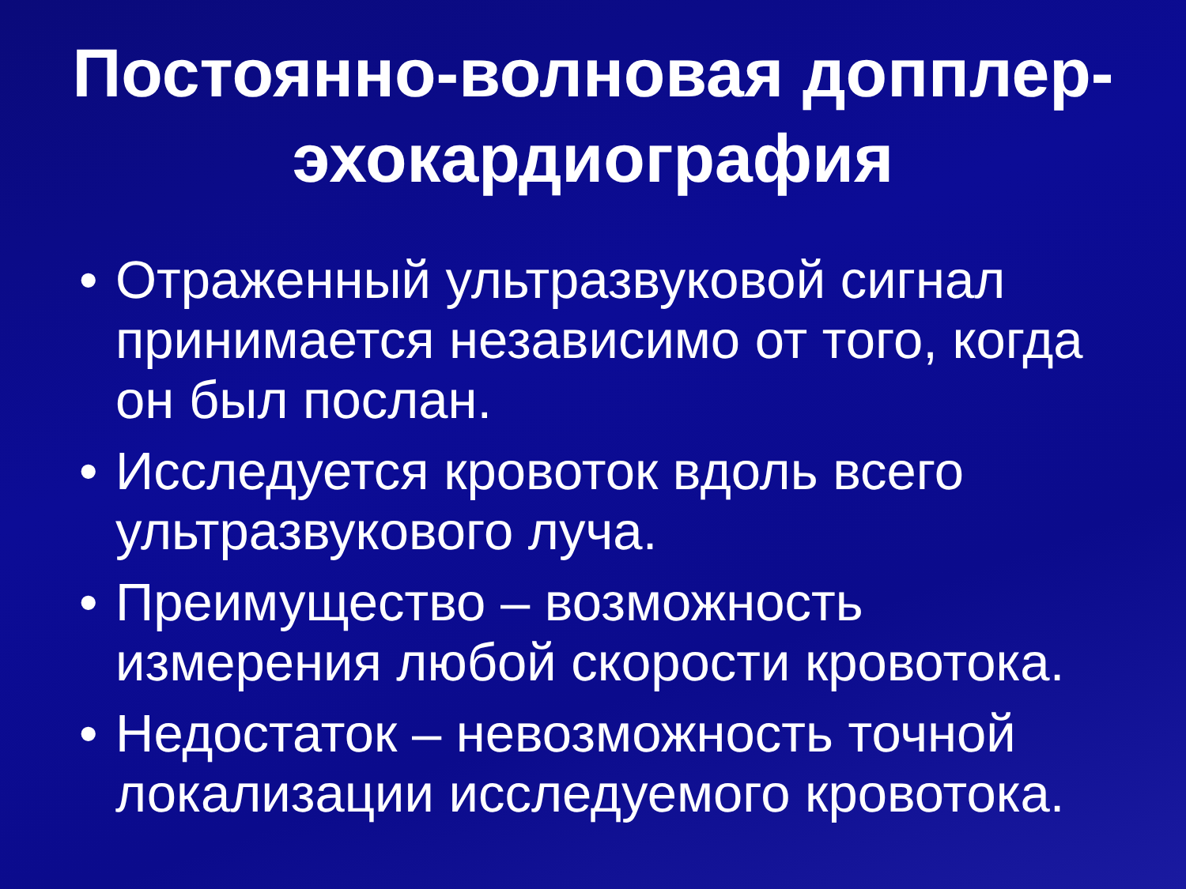Постоянно-волновая допплер-эхокардиография
• Отраженный ультразвуковой сигнал принимается независимо от того, когда он был послан.
• Исследуется кровоток вдоль всего ультразвукового луча.
• Преимущество – возможность измерения любой скорости кровотока.
• Недостаток – невозможность точной локализации исследуемого кровотока.